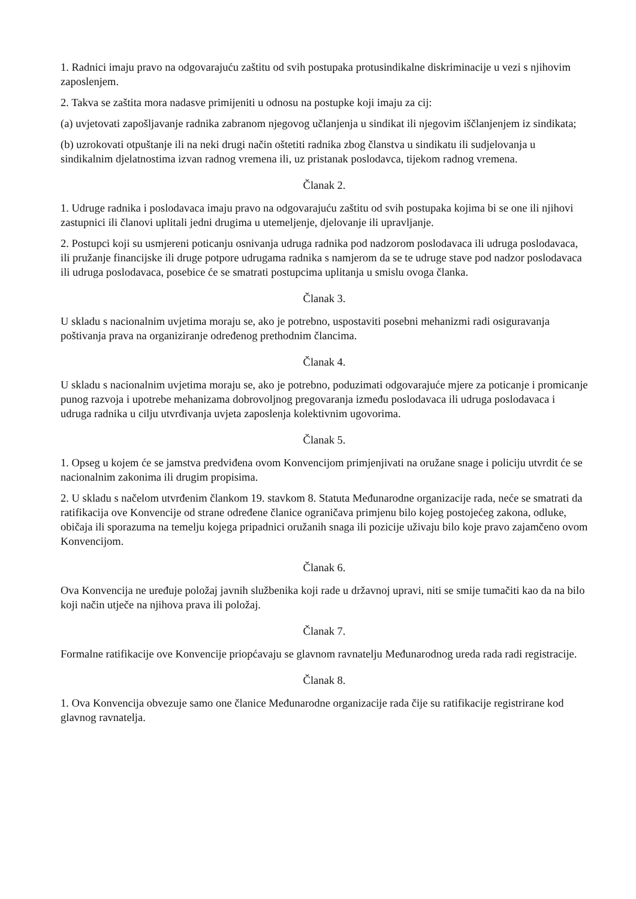1. Radnici imaju pravo na odgovarajuću zaštitu od svih postupaka protusindikalne diskriminacije u vezi s njihovim zaposlenjem.
2. Takva se zaštita mora nadasve primijeniti u odnosu na postupke koji imaju za cij:
(a) uvjetovati zapošljavanje radnika zabranom njegovog učlanjenja u sindikat ili njegovim iščlanjenjem iz sindikata;
(b) uzrokovati otpuštanje ili na neki drugi način oštetiti radnika zbog članstva u sindikatu ili sudjelovanja u sindikalnim djelatnostima izvan radnog vremena ili, uz pristanak poslodavca, tijekom radnog vremena.
Članak 2.
1. Udruge radnika i poslodavaca imaju pravo na odgovarajuću zaštitu od svih postupaka kojima bi se one ili njihovi zastupnici ili članovi uplitali jedni drugima u utemeljenje, djelovanje ili upravljanje.
2. Postupci koji su usmjereni poticanju osnivanja udruga radnika pod nadzorom poslodavaca ili udruga poslodavaca, ili pružanje financijske ili druge potpore udrugama radnika s namjerom da se te udruge stave pod nadzor poslodavaca ili udruga poslodavaca, posebice će se smatrati postupcima uplitanja u smislu ovoga članka.
Članak 3.
U skladu s nacionalnim uvjetima moraju se, ako je potrebno, uspostaviti posebni mehanizmi radi osiguravanja poštivanja prava na organiziranje određenog prethodnim člancima.
Članak 4.
U skladu s nacionalnim uvjetima moraju se, ako je potrebno, poduzimati odgovarajuće mjere za poticanje i promicanje punog razvoja i upotrebe mehanizama dobrovoljnog pregovaranja između poslodavaca ili udruga poslodavaca i udruga radnika u cilju utvrđivanja uvjeta zaposlenja kolektivnim ugovorima.
Članak 5.
1. Opseg u kojem će se jamstva predviđena ovom Konvencijom primjenjivati na oružane snage i policiju utvrdit će se nacionalnim zakonima ili drugim propisima.
2. U skladu s načelom utvrđenim člankom 19. stavkom 8. Statuta Međunarodne organizacije rada, neće se smatrati da ratifikacija ove Konvencije od strane određene članice ograničava primjenu bilo kojeg postojećeg zakona, odluke, običaja ili sporazuma na temelju kojega pripadnici oružanih snaga ili pozicije uživaju bilo koje pravo zajamčeno ovom Konvencijom.
Članak 6.
Ova Konvencija ne uređuje položaj javnih službenika koji rade u državnoj upravi, niti se smije tumačiti kao da na bilo koji način utječe na njihova prava ili položaj.
Članak 7.
Formalne ratifikacije ove Konvencije priopćavaju se glavnom ravnatelju Međunarodnog ureda rada radi registracije.
Članak 8.
1. Ova Konvencija obvezuje samo one članice Međunarodne organizacije rada čije su ratifikacije registrirane kod glavnog ravnatelja.